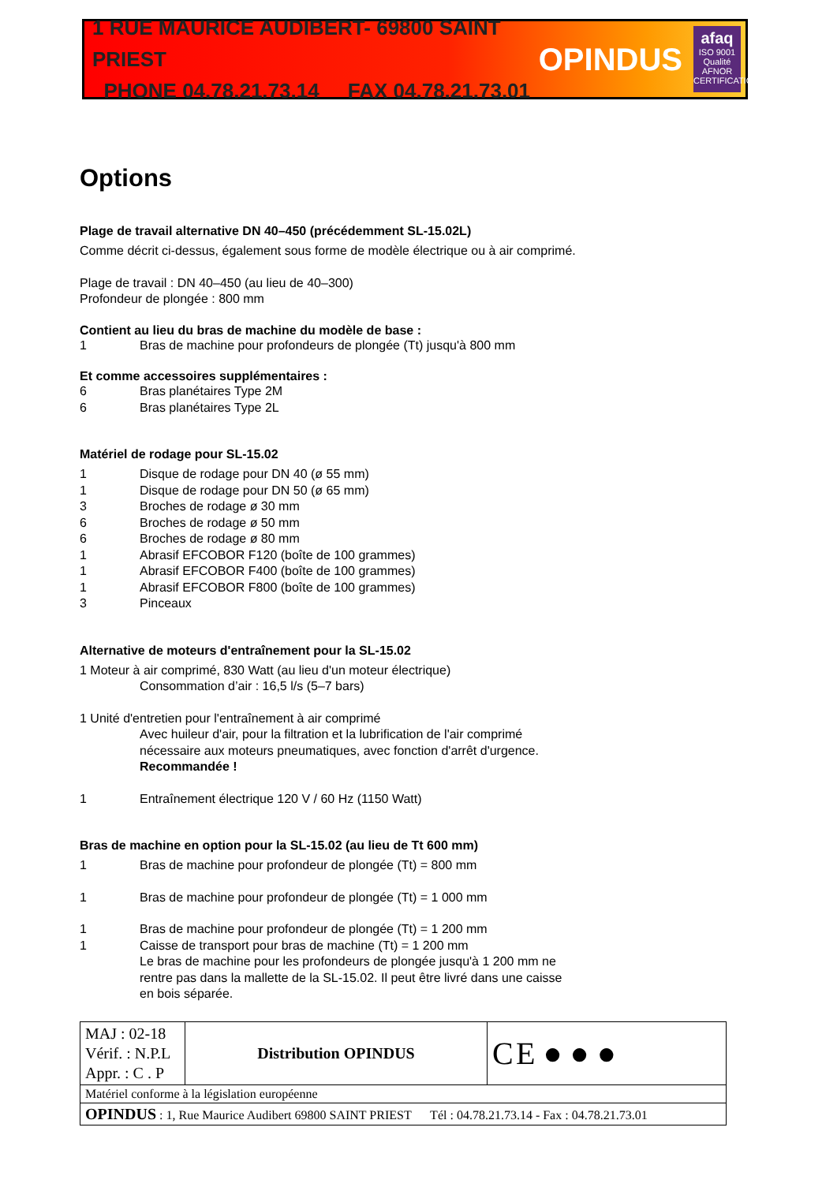1 RUE MAURICE AUDIBERT- 69800 SAINT PRIEST
PHONE 04.78.21.73.14 FAX 04.78.21.73.01
OPINDUS
afaq
ISO 9001
Qualité
AFNOR CERTIFICATION
Options
Plage de travail alternative DN 40–450 (précédemment SL-15.02L)
Comme décrit ci-dessus, également sous forme de modèle électrique ou à air comprimé.
Plage de travail : DN 40–450 (au lieu de 40–300)
Profondeur de plongée : 800 mm
Contient au lieu du bras de machine du modèle de base :
1 Bras de machine pour profondeurs de plongée (Tt) jusqu'à 800 mm
Et comme accessoires supplémentaires :
6 Bras planétaires Type 2M
6 Bras planétaires Type 2L
Matériel de rodage pour SL-15.02
1 Disque de rodage pour DN 40 (ø 55 mm)
1 Disque de rodage pour DN 50 (ø 65 mm)
3 Broches de rodage ø 30 mm
6 Broches de rodage ø 50 mm
6 Broches de rodage ø 80 mm
1 Abrasif EFCOBOR F120 (boîte de 100 grammes)
1 Abrasif EFCOBOR F400 (boîte de 100 grammes)
1 Abrasif EFCOBOR F800 (boîte de 100 grammes)
3 Pinceaux
Alternative de moteurs d'entraînement pour la SL-15.02
1 Moteur à air comprimé, 830 Watt (au lieu d'un moteur électrique)
Consommation d’air : 16,5 l/s (5–7 bars)
1 Unité d'entretien pour l'entraînement à air comprimé
Avec huileur d'air, pour la filtration et la lubrification de l'air comprimé nécessaire aux moteurs pneumatiques, avec fonction d'arrêt d'urgence. Recommandée !
1 Entraînement électrique 120 V / 60 Hz (1150 Watt)
Bras de machine en option pour la SL-15.02 (au lieu de Tt 600 mm)
1 Bras de machine pour profondeur de plongée (Tt) = 800 mm
1 Bras de machine pour profondeur de plongée (Tt) = 1 000 mm
1 Bras de machine pour profondeur de plongée (Tt) = 1 200 mm
1 Caisse de transport pour bras de machine (Tt) = 1 200 mm
Le bras de machine pour les profondeurs de plongée jusqu'à 1 200 mm ne rentre pas dans la mallette de la SL-15.02. Il peut être livré dans une caisse en bois séparée.
| MAJ : 02-18 Vérif. : N.P.L Appr. : C . P | Distribution OPINDUS | C E ● ● ● |
| Matériel conforme à la législation européenne | | |
| OPINDUS : 1, Rue Maurice Audibert 69800 SAINT PRIEST Tél : 04.78.21.73.14 - Fax : 04.78.21.73.01 | | |